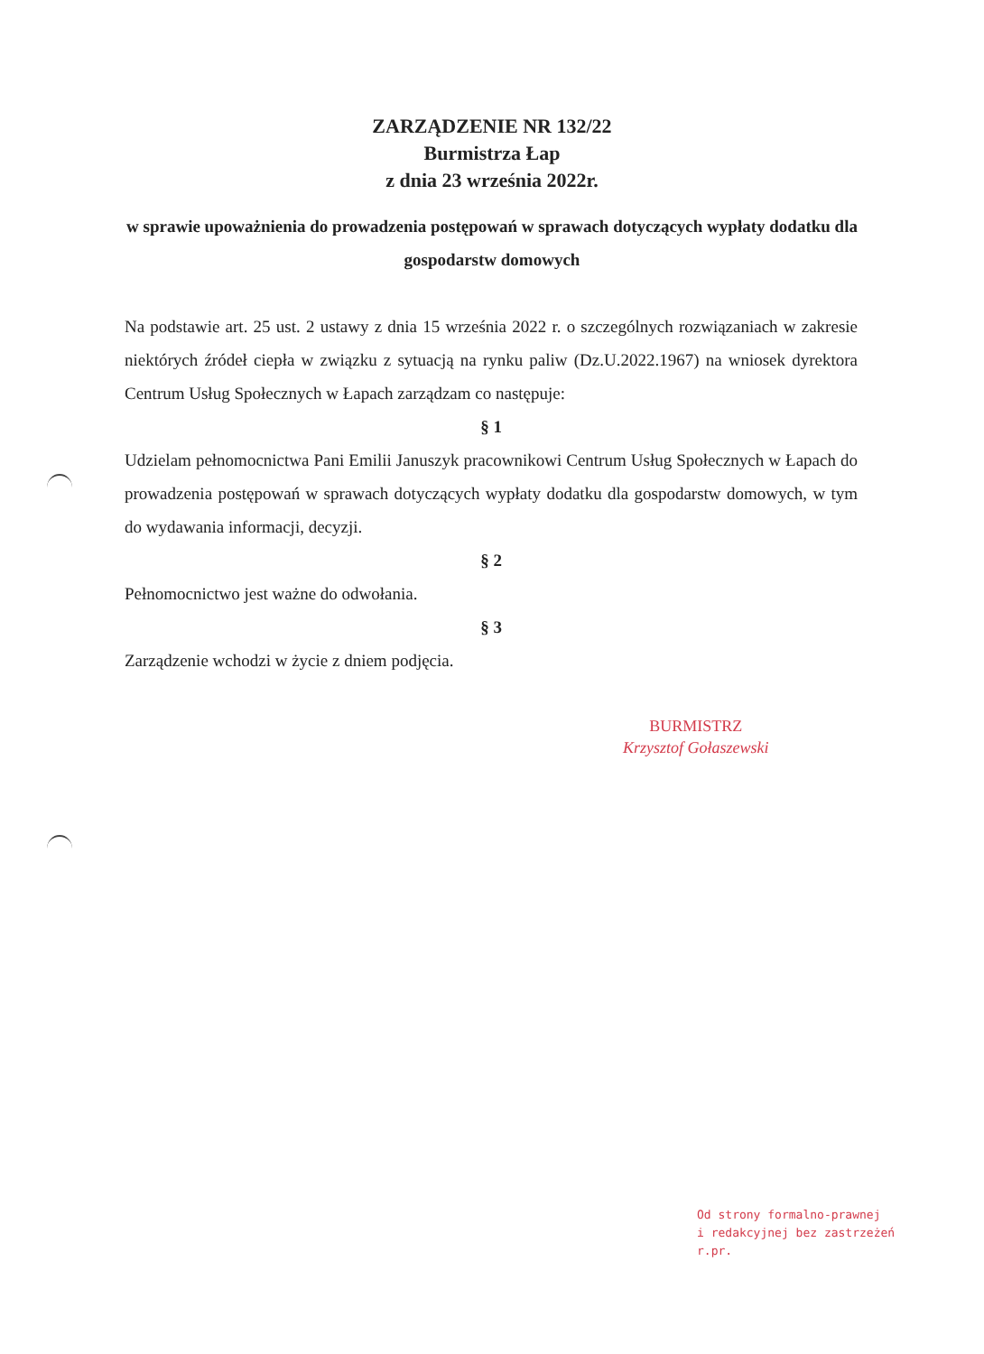ZARZĄDZENIE NR 132/22
Burmistrza Łap
z dnia 23 września 2022r.
w sprawie upoważnienia do prowadzenia postępowań w sprawach dotyczących wypłaty dodatku dla gospodarstw domowych
Na podstawie art. 25 ust. 2 ustawy z dnia 15 września 2022 r. o szczególnych rozwiązaniach w zakresie niektórych źródeł ciepła w związku z sytuacją na rynku paliw (Dz.U.2022.1967) na wniosek dyrektora Centrum Usług Społecznych w Łapach zarządzam co następuje:
§ 1
Udzielam pełnomocnictwa Pani Emilii Januszyk pracownikowi Centrum Usług Społecznych w Łapach do prowadzenia postępowań w sprawach dotyczących wypłaty dodatku dla gospodarstw domowych, w tym do wydawania informacji, decyzji.
§ 2
Pełnomocnictwo jest ważne do odwołania.
§ 3
Zarządzenie wchodzi w życie z dniem podjęcia.
BURMISTRZ
Krzysztof Gołaszewski
Od strony formalno-prawnej
i redakcyjnej bez zastrzeżeń
r.pr.